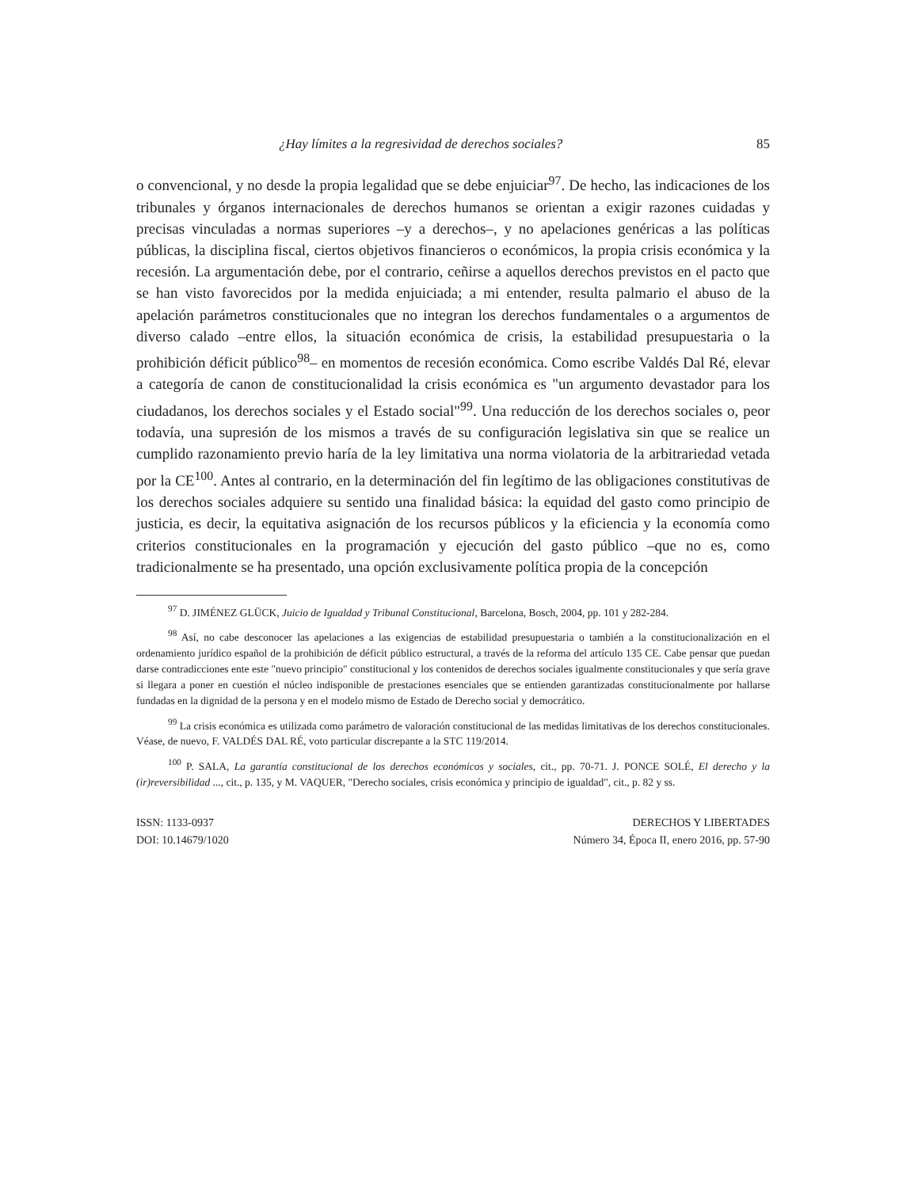¿Hay límites a la regresividad de derechos sociales? 85
o convencional, y no desde la propia legalidad que se debe enjuiciar<sup>97</sup>. De hecho, las indicaciones de los tribunales y órganos internacionales de derechos humanos se orientan a exigir razones cuidadas y precisas vinculadas a normas superiores –y a derechos–, y no apelaciones genéricas a las políticas públicas, la disciplina fiscal, ciertos objetivos financieros o económicos, la propia crisis económica y la recesión. La argumentación debe, por el contrario, ceñirse a aquellos derechos previstos en el pacto que se han visto favorecidos por la medida enjuiciada; a mi entender, resulta palmario el abuso de la apelación parámetros constitucionales que no integran los derechos fundamentales o a argumentos de diverso calado –entre ellos, la situación económica de crisis, la estabilidad presupuestaria o la prohibición déficit público<sup>98</sup>– en momentos de recesión económica. Como escribe Valdés Dal Ré, elevar a categoría de canon de constitucionalidad la crisis económica es "un argumento devastador para los ciudadanos, los derechos sociales y el Estado social"<sup>99</sup>. Una reducción de los derechos sociales o, peor todavía, una supresión de los mismos a través de su configuración legislativa sin que se realice un cumplido razonamiento previo haría de la ley limitativa una norma violatoria de la arbitrariedad vetada por la CE<sup>100</sup>. Antes al contrario, en la determinación del fin legítimo de las obligaciones constitutivas de los derechos sociales adquiere su sentido una finalidad básica: la equidad del gasto como principio de justicia, es decir, la equitativa asignación de los recursos públicos y la eficiencia y la economía como criterios constitucionales en la programación y ejecución del gasto público –que no es, como tradicionalmente se ha presentado, una opción exclusivamente política propia de la concepción
<sup>97</sup> D. JIMÉNEZ GLÜCK, Juicio de Igualdad y Tribunal Constitucional, Barcelona, Bosch, 2004, pp. 101 y 282-284.
<sup>98</sup> Así, no cabe desconocer las apelaciones a las exigencias de estabilidad presupuestaria o también a la constitucionalización en el ordenamiento jurídico español de la prohibición de déficit público estructural, a través de la reforma del artículo 135 CE. Cabe pensar que puedan darse contradicciones ente este "nuevo principio" constitucional y los contenidos de derechos sociales igualmente constitucionales y que sería grave si llegara a poner en cuestión el núcleo indisponible de prestaciones esenciales que se entienden garantizadas constitucionalmente por hallarse fundadas en la dignidad de la persona y en el modelo mismo de Estado de Derecho social y democrático.
<sup>99</sup> La crisis económica es utilizada como parámetro de valoración constitucional de las medidas limitativas de los derechos constitucionales. Véase, de nuevo, F. VALDÉS DAL RÉ, voto particular discrepante a la STC 119/2014.
<sup>100</sup> P. SALA, La garantía constitucional de los derechos económicos y sociales, cit., pp. 70-71. J. PONCE SOLÉ, El derecho y la (ir)reversibilidad ..., cit., p. 135, y M. VAQUER, "Derecho sociales, crisis económica y principio de igualdad", cit., p. 82 y ss.
ISSN: 1133-0937
DOI: 10.14679/1020
DERECHOS Y LIBERTADES
Número 34, Época II, enero 2016, pp. 57-90